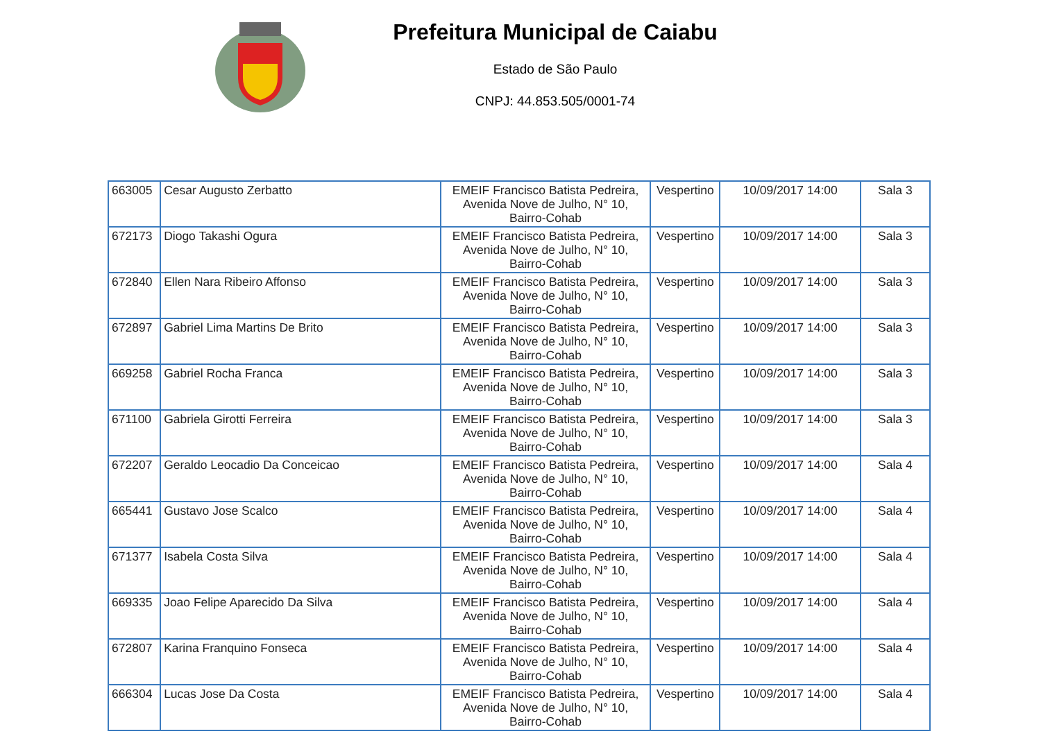Prefeitura Municipal de Caiabu
Estado de São Paulo
CNPJ: 44.853.505/0001-74
| 663005 | Cesar Augusto Zerbatto | EMEIF Francisco Batista Pedreira, Avenida Nove de Julho, N° 10, Bairro-Cohab | Vespertino | 10/09/2017 14:00 | Sala 3 |
| 672173 | Diogo Takashi Ogura | EMEIF Francisco Batista Pedreira, Avenida Nove de Julho, N° 10, Bairro-Cohab | Vespertino | 10/09/2017 14:00 | Sala 3 |
| 672840 | Ellen Nara Ribeiro Affonso | EMEIF Francisco Batista Pedreira, Avenida Nove de Julho, N° 10, Bairro-Cohab | Vespertino | 10/09/2017 14:00 | Sala 3 |
| 672897 | Gabriel Lima Martins De Brito | EMEIF Francisco Batista Pedreira, Avenida Nove de Julho, N° 10, Bairro-Cohab | Vespertino | 10/09/2017 14:00 | Sala 3 |
| 669258 | Gabriel Rocha Franca | EMEIF Francisco Batista Pedreira, Avenida Nove de Julho, N° 10, Bairro-Cohab | Vespertino | 10/09/2017 14:00 | Sala 3 |
| 671100 | Gabriela Girotti Ferreira | EMEIF Francisco Batista Pedreira, Avenida Nove de Julho, N° 10, Bairro-Cohab | Vespertino | 10/09/2017 14:00 | Sala 3 |
| 672207 | Geraldo Leocadio Da Conceicao | EMEIF Francisco Batista Pedreira, Avenida Nove de Julho, N° 10, Bairro-Cohab | Vespertino | 10/09/2017 14:00 | Sala 4 |
| 665441 | Gustavo Jose Scalco | EMEIF Francisco Batista Pedreira, Avenida Nove de Julho, N° 10, Bairro-Cohab | Vespertino | 10/09/2017 14:00 | Sala 4 |
| 671377 | Isabela Costa Silva | EMEIF Francisco Batista Pedreira, Avenida Nove de Julho, N° 10, Bairro-Cohab | Vespertino | 10/09/2017 14:00 | Sala 4 |
| 669335 | Joao Felipe Aparecido Da Silva | EMEIF Francisco Batista Pedreira, Avenida Nove de Julho, N° 10, Bairro-Cohab | Vespertino | 10/09/2017 14:00 | Sala 4 |
| 672807 | Karina Franquino Fonseca | EMEIF Francisco Batista Pedreira, Avenida Nove de Julho, N° 10, Bairro-Cohab | Vespertino | 10/09/2017 14:00 | Sala 4 |
| 666304 | Lucas Jose Da Costa | EMEIF Francisco Batista Pedreira, Avenida Nove de Julho, N° 10, Bairro-Cohab | Vespertino | 10/09/2017 14:00 | Sala 4 |